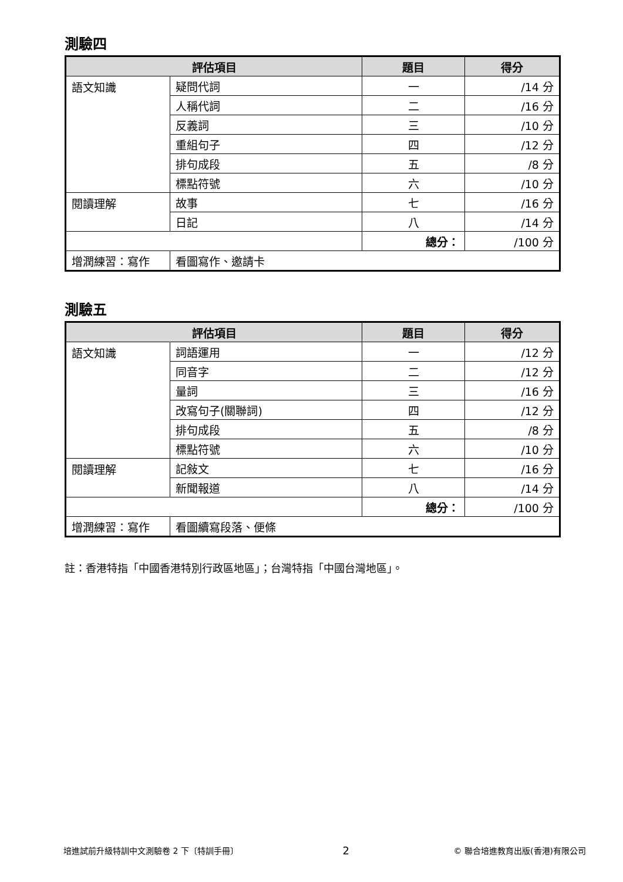測驗四
| 評估項目 | | 題目 | 得分 |
| --- | --- | --- | --- |
| 語文知識 | 疑問代詞 | 一 | /14 分 |
| | 人稱代詞 | 二 | /16 分 |
| | 反義詞 | 三 | /10 分 |
| | 重組句子 | 四 | /12 分 |
| | 排句成段 | 五 | /8 分 |
| | 標點符號 | 六 | /10 分 |
| 閱讀理解 | 故事 | 七 | /16 分 |
| | 日記 | 八 | /14 分 |
| | | 總分： | /100 分 |
| 增潤練習：寫作 | 看圖寫作、邀請卡 | | |
測驗五
| 評估項目 | | 題目 | 得分 |
| --- | --- | --- | --- |
| 語文知識 | 詞語運用 | 一 | /12 分 |
| | 同音字 | 二 | /12 分 |
| | 量詞 | 三 | /16 分 |
| | 改寫句子(關聯詞) | 四 | /12 分 |
| | 排句成段 | 五 | /8 分 |
| | 標點符號 | 六 | /10 分 |
| 閱讀理解 | 記敍文 | 七 | /16 分 |
| | 新聞報道 | 八 | /14 分 |
| | | 總分： | /100 分 |
| 增潤練習：寫作 | 看圖續寫段落、便條 | | |
註：香港特指「中國香港特別行政區地區」；台灣特指「中國台灣地區」。
培進試前升級特訓中文測驗卷 2 下〔特訓手冊〕 2 © 聯合培進教育出版(香港)有限公司